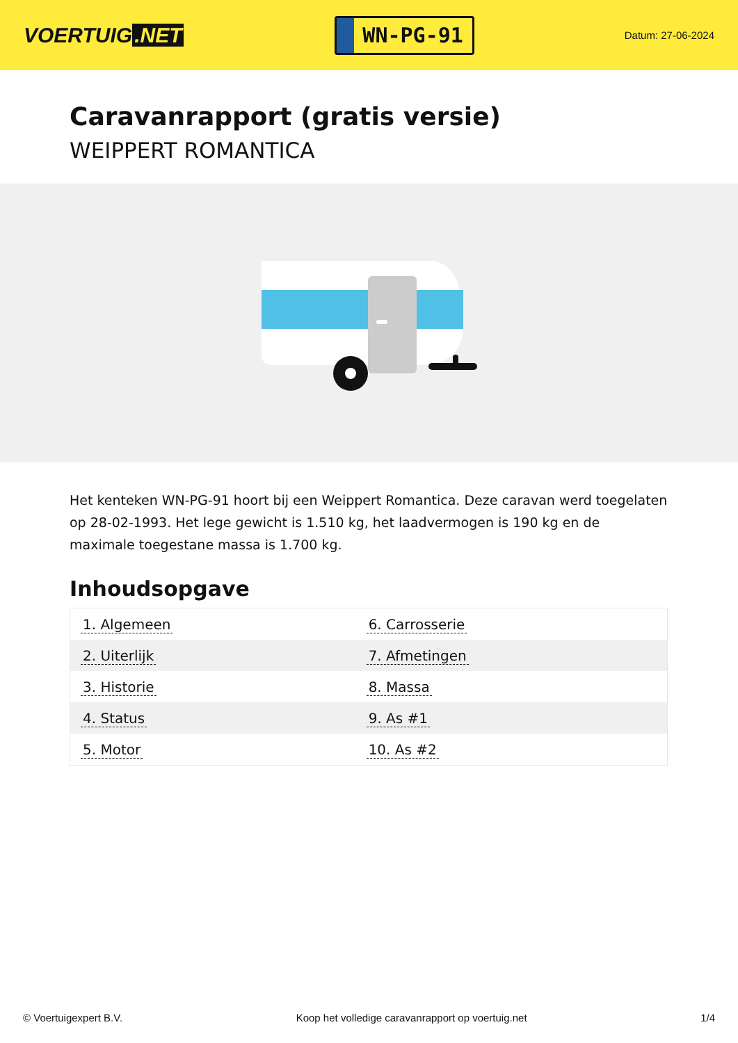VOERTUIG.NET
WN-PG-91
Datum: 27-06-2024
Caravanrapport (gratis versie)
WEIPPERT ROMANTICA
Het kenteken WN-PG-91 hoort bij een Weippert Romantica. Deze caravan werd toegelaten op 28-02-1993. Het lege gewicht is 1.510 kg, het laadvermogen is 190 kg en de maximale toegestane massa is 1.700 kg.
Inhoudsopgave
| 1. Algemeen | 6. Carrosserie |
| 2. Uiterlijk | 7. Afmetingen |
| 3. Historie | 8. Massa |
| 4. Status | 9. As #1 |
| 5. Motor | 10. As #2 |
© Voertuigexpert B.V. Koop het volledige caravanrapport op voertuig.net 1/4